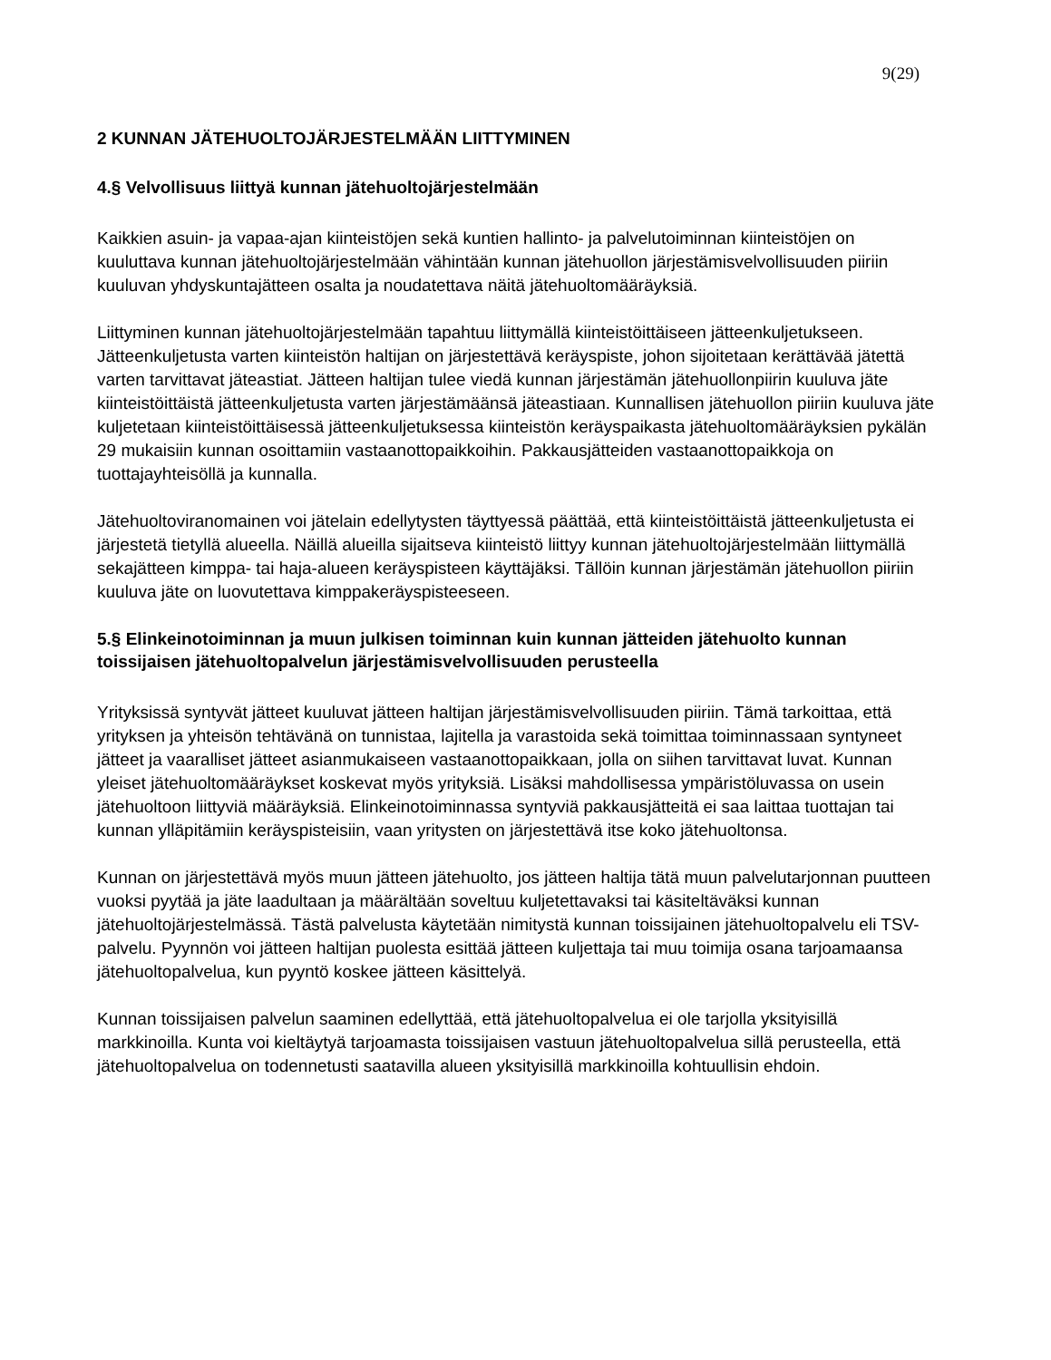9(29)
2 KUNNAN JÄTEHUOLTOJÄRJESTELMÄÄN LIITTYMINEN
4.§ Velvollisuus liittyä kunnan jätehuoltojärjestelmään
Kaikkien asuin- ja vapaa-ajan kiinteistöjen sekä kuntien hallinto- ja palvelutoiminnan kiinteistöjen on kuuluttava kunnan jätehuoltojärjestelmään vähintään kunnan jätehuollon järjestämisvelvollisuuden piiriin kuuluvan yhdyskuntajätteen osalta ja noudatettava näitä jätehuoltomääräyksiä.
Liittyminen kunnan jätehuoltojärjestelmään tapahtuu liittymällä kiinteistöittäiseen jätteenkuljetukseen. Jätteenkuljetusta varten kiinteistön haltijan on järjestettävä keräyspiste, johon sijoitetaan kerättävää jätettä varten tarvittavat jäteastiat. Jätteen haltijan tulee viedä kunnan järjestämän jätehuollonpiirin kuuluva jäte kiinteistöittäistä jätteenkuljetusta varten järjestämäänsä jäteastiaan. Kunnallisen jätehuollon piiriin kuuluva jäte kuljetetaan kiinteistöittäisessä jätteenkuljetuksessa kiinteistön keräyspaikasta jätehuoltomääräyksien pykälän 29 mukaisiin kunnan osoittamiin vastaanottopaikkoihin. Pakkausjätteiden vastaanottopaikkoja on tuottajayhteisöllä ja kunnalla.
Jätehuoltoviranomainen voi jätelain edellytysten täyttyessä päättää, että kiinteistöittäistä jätteenkuljetusta ei järjestetä tietyllä alueella. Näillä alueilla sijaitseva kiinteistö liittyy kunnan jätehuoltojärjestelmään liittymällä sekajätteen kimppa- tai haja-alueen keräyspisteen käyttäjäksi. Tällöin kunnan järjestämän jätehuollon piiriin kuuluva jäte on luovutettava kimppakeräyspisteeseen.
5.§ Elinkeinotoiminnan ja muun julkisen toiminnan kuin kunnan jätteiden jätehuolto kunnan toissijaisen jätehuoltopalvelun järjestämisvelvollisuuden perusteella
Yrityksissä syntyvät jätteet kuuluvat jätteen haltijan järjestämisvelvollisuuden piiriin. Tämä tarkoittaa, että yrityksen ja yhteisön tehtävänä on tunnistaa, lajitella ja varastoida sekä toimittaa toiminnassaan syntyneet jätteet ja vaaralliset jätteet asianmukaiseen vastaanottopaikkaan, jolla on siihen tarvittavat luvat. Kunnan yleiset jätehuoltomääräykset koskevat myös yrityksiä. Lisäksi mahdollisessa ympäristöluvassa on usein jätehuoltoon liittyviä määräyksiä. Elinkeinotoiminnassa syntyviä pakkausjätteitä ei saa laittaa tuottajan tai kunnan ylläpitämiin keräyspisteisiin, vaan yritysten on järjestettävä itse koko jätehuoltonsa.
Kunnan on järjestettävä myös muun jätteen jätehuolto, jos jätteen haltija tätä muun palvelutarjonnan puutteen vuoksi pyytää ja jäte laadultaan ja määrältään soveltuu kuljetettavaksi tai käsiteltäväksi kunnan jätehuoltojärjestelmässä. Tästä palvelusta käytetään nimitystä kunnan toissijainen jätehuoltopalvelu eli TSV-palvelu. Pyynnön voi jätteen haltijan puolesta esittää jätteen kuljettaja tai muu toimija osana tarjoamaansa jätehuoltopalvelua, kun pyyntö koskee jätteen käsittelyä.
Kunnan toissijaisen palvelun saaminen edellyttää, että jätehuoltopalvelua ei ole tarjolla yksityisillä markkinoilla. Kunta voi kieltäytyä tarjoamasta toissijaisen vastuun jätehuoltopalvelua sillä perusteella, että jätehuoltopalvelua on todennetusti saatavilla alueen yksityisillä markkinoilla kohtuullisin ehdoin.